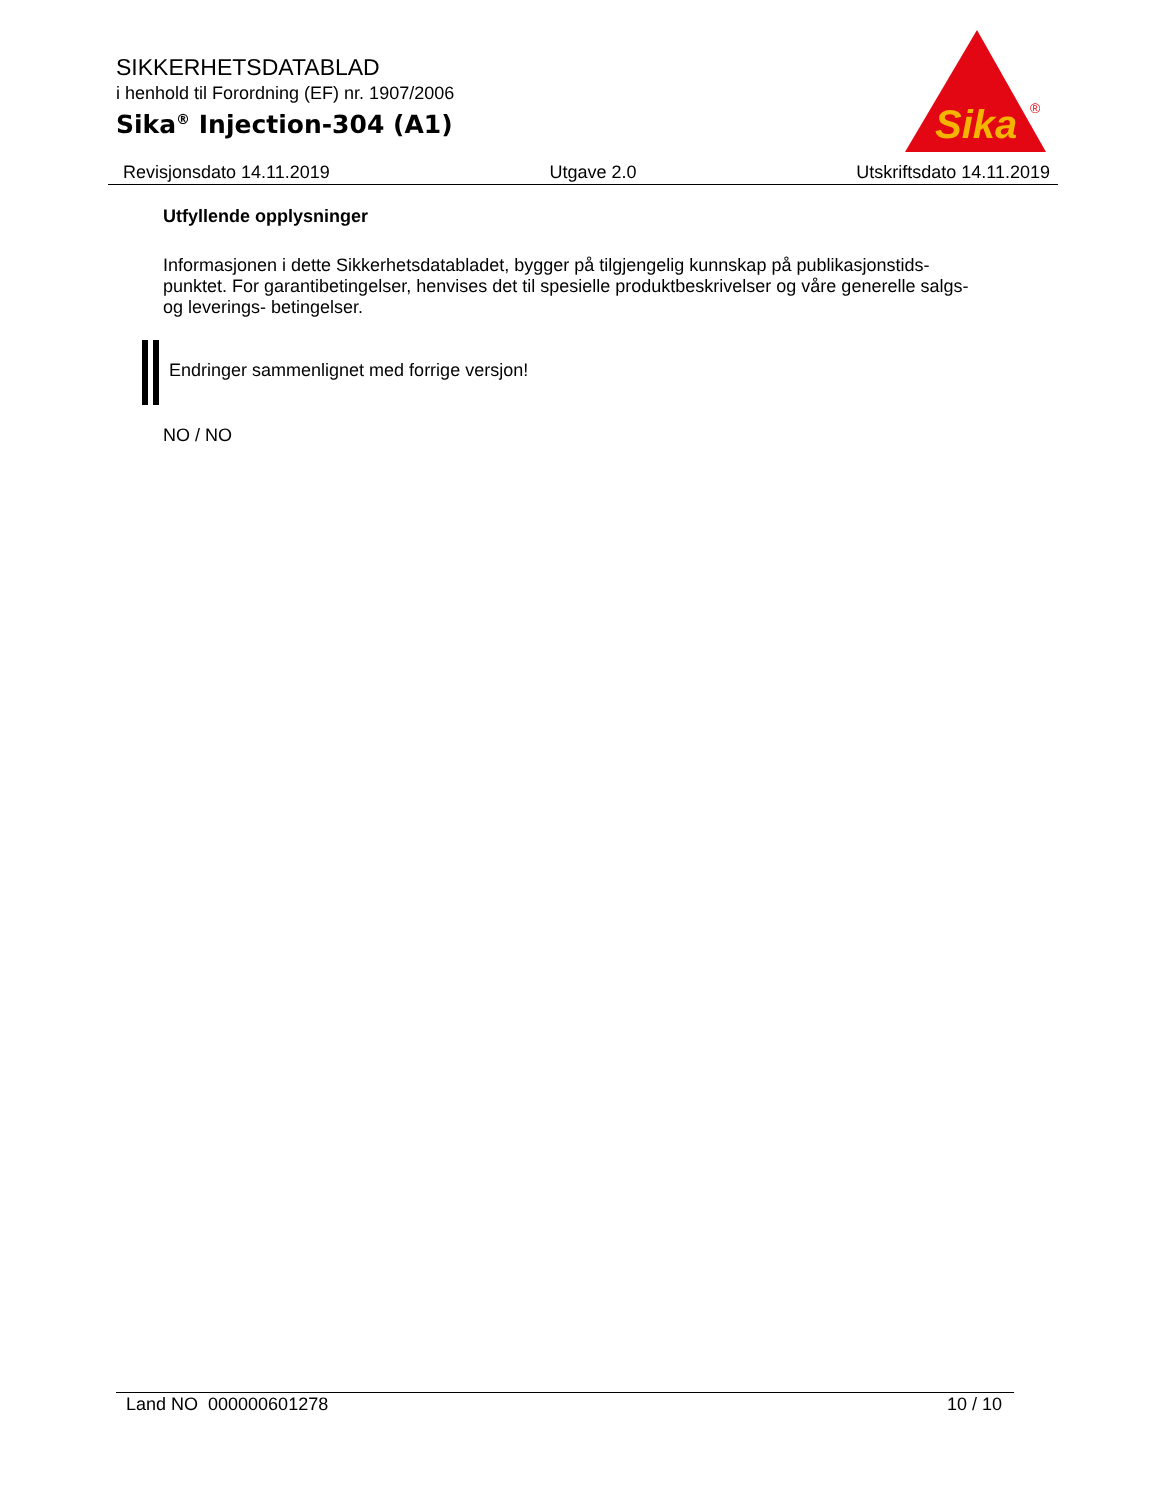SIKKERHETSDATABLAD
i henhold til Forordning (EF) nr. 1907/2006
Sika<sup>®</sup> Injection-304 (A1)
Sika
®
Revisjonsdato 14.11.2019 Utgave 2.0 Utskriftsdato 14.11.2019
Utfyllende opplysninger
Informasjonen i dette Sikkerhetsdatabladet, bygger på tilgjengelig kunnskap på publikasjonstids-punktet. For garantibetingelser, henvises det til spesielle produktbeskrivelser og våre generelle salgs- og leverings- betingelser.
Endringer sammenlignet med forrige versjon!
NO / NO
Land NO 000000601278 10 / 10